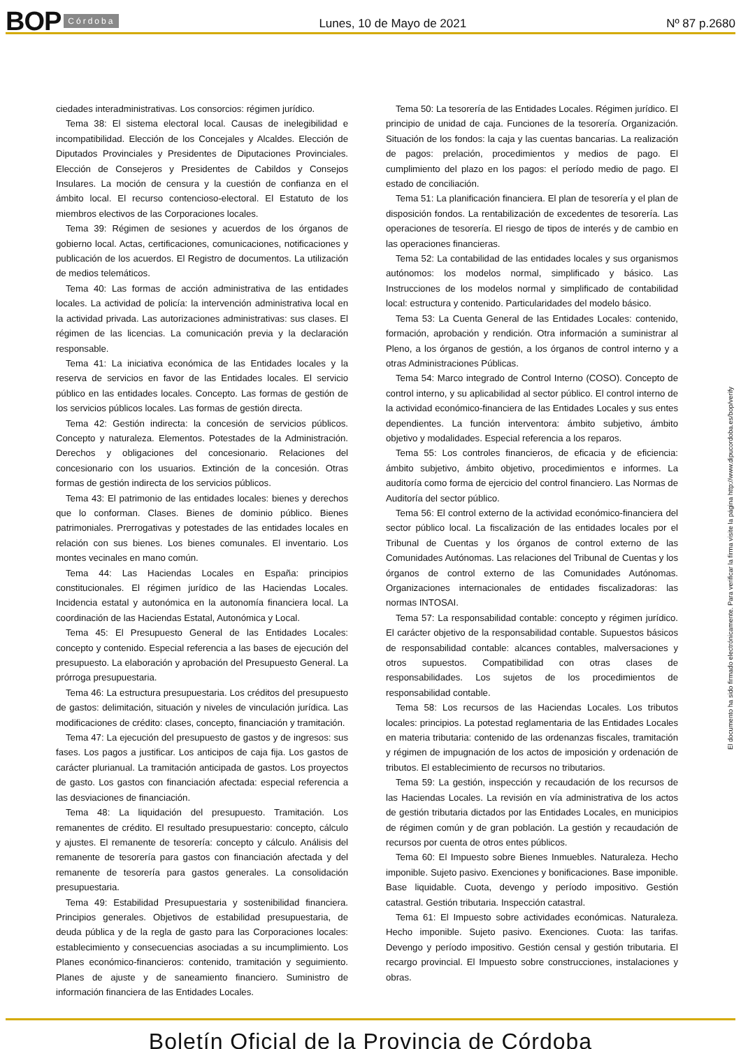BOP Córdoba
Lunes, 10 de Mayo de 2021 Nº 87 p.2680
ciedades interadministrativas. Los consorcios: régimen jurídico.
Tema 38: El sistema electoral local. Causas de inelegibilidad e incompatibilidad. Elección de los Concejales y Alcaldes. Elección de Diputados Provinciales y Presidentes de Diputaciones Provinciales. Elección de Consejeros y Presidentes de Cabildos y Consejos Insulares. La moción de censura y la cuestión de confianza en el ámbito local. El recurso contencioso-electoral. El Estatuto de los miembros electivos de las Corporaciones locales.
Tema 39: Régimen de sesiones y acuerdos de los órganos de gobierno local. Actas, certificaciones, comunicaciones, notificaciones y publicación de los acuerdos. El Registro de documentos. La utilización de medios telemáticos.
Tema 40: Las formas de acción administrativa de las entidades locales. La actividad de policía: la intervención administrativa local en la actividad privada. Las autorizaciones administrativas: sus clases. El régimen de las licencias. La comunicación previa y la declaración responsable.
Tema 41: La iniciativa económica de las Entidades locales y la reserva de servicios en favor de las Entidades locales. El servicio público en las entidades locales. Concepto. Las formas de gestión de los servicios públicos locales. Las formas de gestión directa.
Tema 42: Gestión indirecta: la concesión de servicios públicos. Concepto y naturaleza. Elementos. Potestades de la Administración. Derechos y obligaciones del concesionario. Relaciones del concesionario con los usuarios. Extinción de la concesión. Otras formas de gestión indirecta de los servicios públicos.
Tema 43: El patrimonio de las entidades locales: bienes y derechos que lo conforman. Clases. Bienes de dominio público. Bienes patrimoniales. Prerrogativas y potestades de las entidades locales en relación con sus bienes. Los bienes comunales. El inventario. Los montes vecinales en mano común.
Tema 44: Las Haciendas Locales en España: principios constitucionales. El régimen jurídico de las Haciendas Locales. Incidencia estatal y autonómica en la autonomía financiera local. La coordinación de las Haciendas Estatal, Autonómica y Local.
Tema 45: El Presupuesto General de las Entidades Locales: concepto y contenido. Especial referencia a las bases de ejecución del presupuesto. La elaboración y aprobación del Presupuesto General. La prórroga presupuestaria.
Tema 46: La estructura presupuestaria. Los créditos del presupuesto de gastos: delimitación, situación y niveles de vinculación jurídica. Las modificaciones de crédito: clases, concepto, financiación y tramitación.
Tema 47: La ejecución del presupuesto de gastos y de ingresos: sus fases. Los pagos a justificar. Los anticipos de caja fija. Los gastos de carácter plurianual. La tramitación anticipada de gastos. Los proyectos de gasto. Los gastos con financiación afectada: especial referencia a las desviaciones de financiación.
Tema 48: La liquidación del presupuesto. Tramitación. Los remanentes de crédito. El resultado presupuestario: concepto, cálculo y ajustes. El remanente de tesorería: concepto y cálculo. Análisis del remanente de tesorería para gastos con financiación afectada y del remanente de tesorería para gastos generales. La consolidación presupuestaria.
Tema 49: Estabilidad Presupuestaria y sostenibilidad financiera. Principios generales. Objetivos de estabilidad presupuestaria, de deuda pública y de la regla de gasto para las Corporaciones locales: establecimiento y consecuencias asociadas a su incumplimiento. Los Planes económico-financieros: contenido, tramitación y seguimiento. Planes de ajuste y de saneamiento financiero. Suministro de información financiera de las Entidades Locales.
Tema 50: La tesorería de las Entidades Locales. Régimen jurídico. El principio de unidad de caja. Funciones de la tesorería. Organización. Situación de los fondos: la caja y las cuentas bancarias. La realización de pagos: prelación, procedimientos y medios de pago. El cumplimiento del plazo en los pagos: el período medio de pago. El estado de conciliación.
Tema 51: La planificación financiera. El plan de tesorería y el plan de disposición fondos. La rentabilización de excedentes de tesorería. Las operaciones de tesorería. El riesgo de tipos de interés y de cambio en las operaciones financieras.
Tema 52: La contabilidad de las entidades locales y sus organismos autónomos: los modelos normal, simplificado y básico. Las Instrucciones de los modelos normal y simplificado de contabilidad local: estructura y contenido. Particularidades del modelo básico.
Tema 53: La Cuenta General de las Entidades Locales: contenido, formación, aprobación y rendición. Otra información a suministrar al Pleno, a los órganos de gestión, a los órganos de control interno y a otras Administraciones Públicas.
Tema 54: Marco integrado de Control Interno (COSO). Concepto de control interno, y su aplicabilidad al sector público. El control interno de la actividad económico-financiera de las Entidades Locales y sus entes dependientes. La función interventora: ámbito subjetivo, ámbito objetivo y modalidades. Especial referencia a los reparos.
Tema 55: Los controles financieros, de eficacia y de eficiencia: ámbito subjetivo, ámbito objetivo, procedimientos e informes. La auditoría como forma de ejercicio del control financiero. Las Normas de Auditoría del sector público.
Tema 56: El control externo de la actividad económico-financiera del sector público local. La fiscalización de las entidades locales por el Tribunal de Cuentas y los órganos de control externo de las Comunidades Autónomas. Las relaciones del Tribunal de Cuentas y los órganos de control externo de las Comunidades Autónomas. Organizaciones internacionales de entidades fiscalizadoras: las normas INTOSAI.
Tema 57: La responsabilidad contable: concepto y régimen jurídico. El carácter objetivo de la responsabilidad contable. Supuestos básicos de responsabilidad contable: alcances contables, malversaciones y otros supuestos. Compatibilidad con otras clases de responsabilidades. Los sujetos de los procedimientos de responsabilidad contable.
Tema 58: Los recursos de las Haciendas Locales. Los tributos locales: principios. La potestad reglamentaria de las Entidades Locales en materia tributaria: contenido de las ordenanzas fiscales, tramitación y régimen de impugnación de los actos de imposición y ordenación de tributos. El establecimiento de recursos no tributarios.
Tema 59: La gestión, inspección y recaudación de los recursos de las Haciendas Locales. La revisión en vía administrativa de los actos de gestión tributaria dictados por las Entidades Locales, en municipios de régimen común y de gran población. La gestión y recaudación de recursos por cuenta de otros entes públicos.
Tema 60: El Impuesto sobre Bienes Inmuebles. Naturaleza. Hecho imponible. Sujeto pasivo. Exenciones y bonificaciones. Base imponible. Base liquidable. Cuota, devengo y período impositivo. Gestión catastral. Gestión tributaria. Inspección catastral.
Tema 61: El Impuesto sobre actividades económicas. Naturaleza. Hecho imponible. Sujeto pasivo. Exenciones. Cuota: las tarifas. Devengo y período impositivo. Gestión censal y gestión tributaria. El recargo provincial. El Impuesto sobre construcciones, instalaciones y obras.
El documento ha sido firmado electrónicamente. Para verificar la firma visite la página http://www.dipucordoba.es/bop/verify
Boletín Oficial de la Provincia de Córdoba